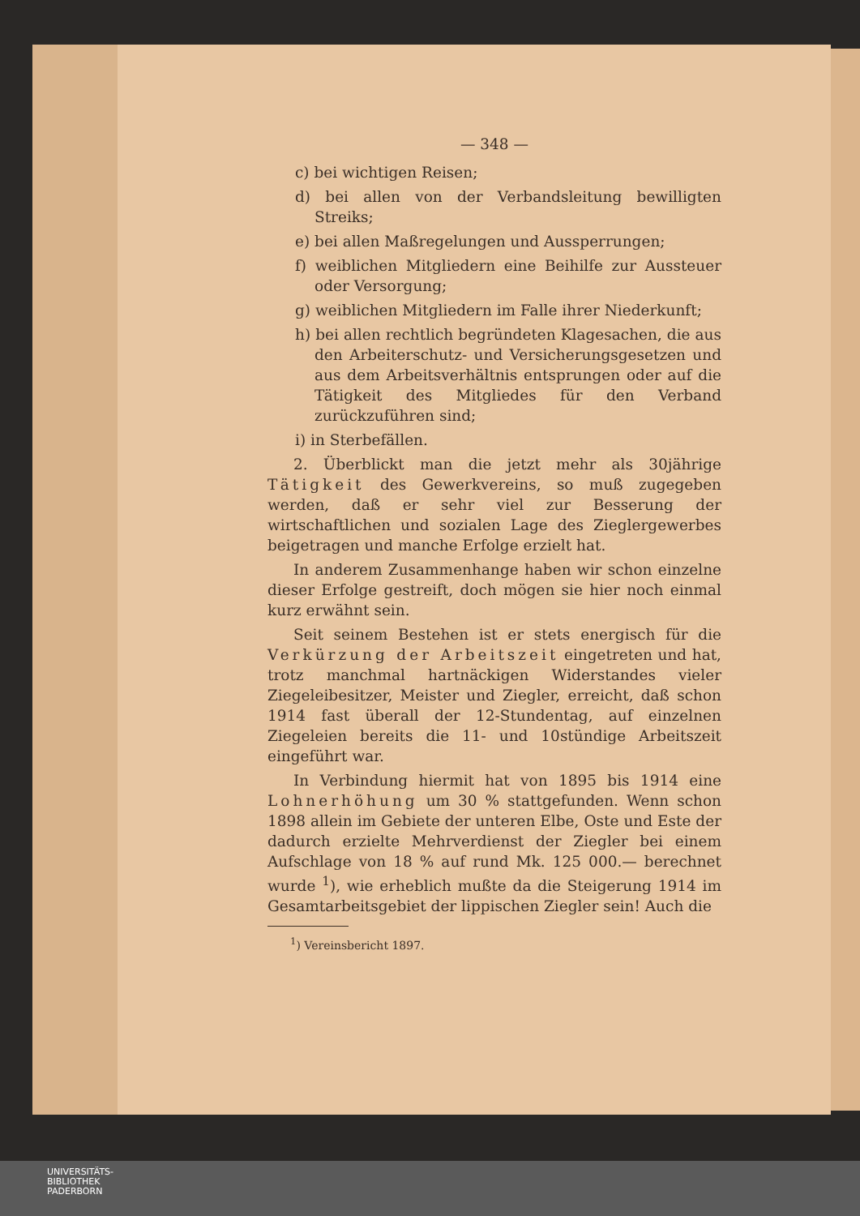— 348 —
c) bei wichtigen Reisen;
d) bei allen von der Verbandsleitung bewilligten Streiks;
e) bei allen Maßregelungen und Aussperrungen;
f) weiblichen Mitgliedern eine Beihilfe zur Aussteuer oder Versorgung;
g) weiblichen Mitgliedern im Falle ihrer Niederkunft;
h) bei allen rechtlich begründeten Klagesachen, die aus den Arbeiterschutz- und Versicherungsgesetzen und aus dem Arbeitsverhältnis entsprungen oder auf die Tätigkeit des Mitgliedes für den Verband zurückzuführen sind;
i) in Sterbefällen.
2. Überblickt man die jetzt mehr als 30jährige Tätigkeit des Gewerkvereins, so muß zugegeben werden, daß er sehr viel zur Besserung der wirtschaftlichen und sozialen Lage des Zieglergewerbes beigetragen und manche Erfolge erzielt hat.
In anderem Zusammenhange haben wir schon einzelne dieser Erfolge gestreift, doch mögen sie hier noch einmal kurz erwähnt sein.
Seit seinem Bestehen ist er stets energisch für die Verkürzung der Arbeitszeit eingetreten und hat, trotz manchmal hartnäckigen Widerstandes vieler Ziegeleibesitzer, Meister und Ziegler, erreicht, daß schon 1914 fast überall der 12-Stundentag, auf einzelnen Ziegeleien bereits die 11- und 10stündige Arbeitszeit eingeführt war.
In Verbindung hiermit hat von 1895 bis 1914 eine Lohnerhöhung um 30 % stattgefunden. Wenn schon 1898 allein im Gebiete der unteren Elbe, Oste und Este der dadurch erzielte Mehrverdienst der Ziegler bei einem Aufschlage von 18 % auf rund Mk. 125 000.— berechnet wurde <sup>1</sup>), wie erheblich mußte da die Steigerung 1914 im Gesamtarbeitsgebiet der lippischen Ziegler sein! Auch die
<sup>1</sup>) Vereinsbericht 1897.
UNIVERSITÄTS-
BIBLIOTHEK
PADERBORN